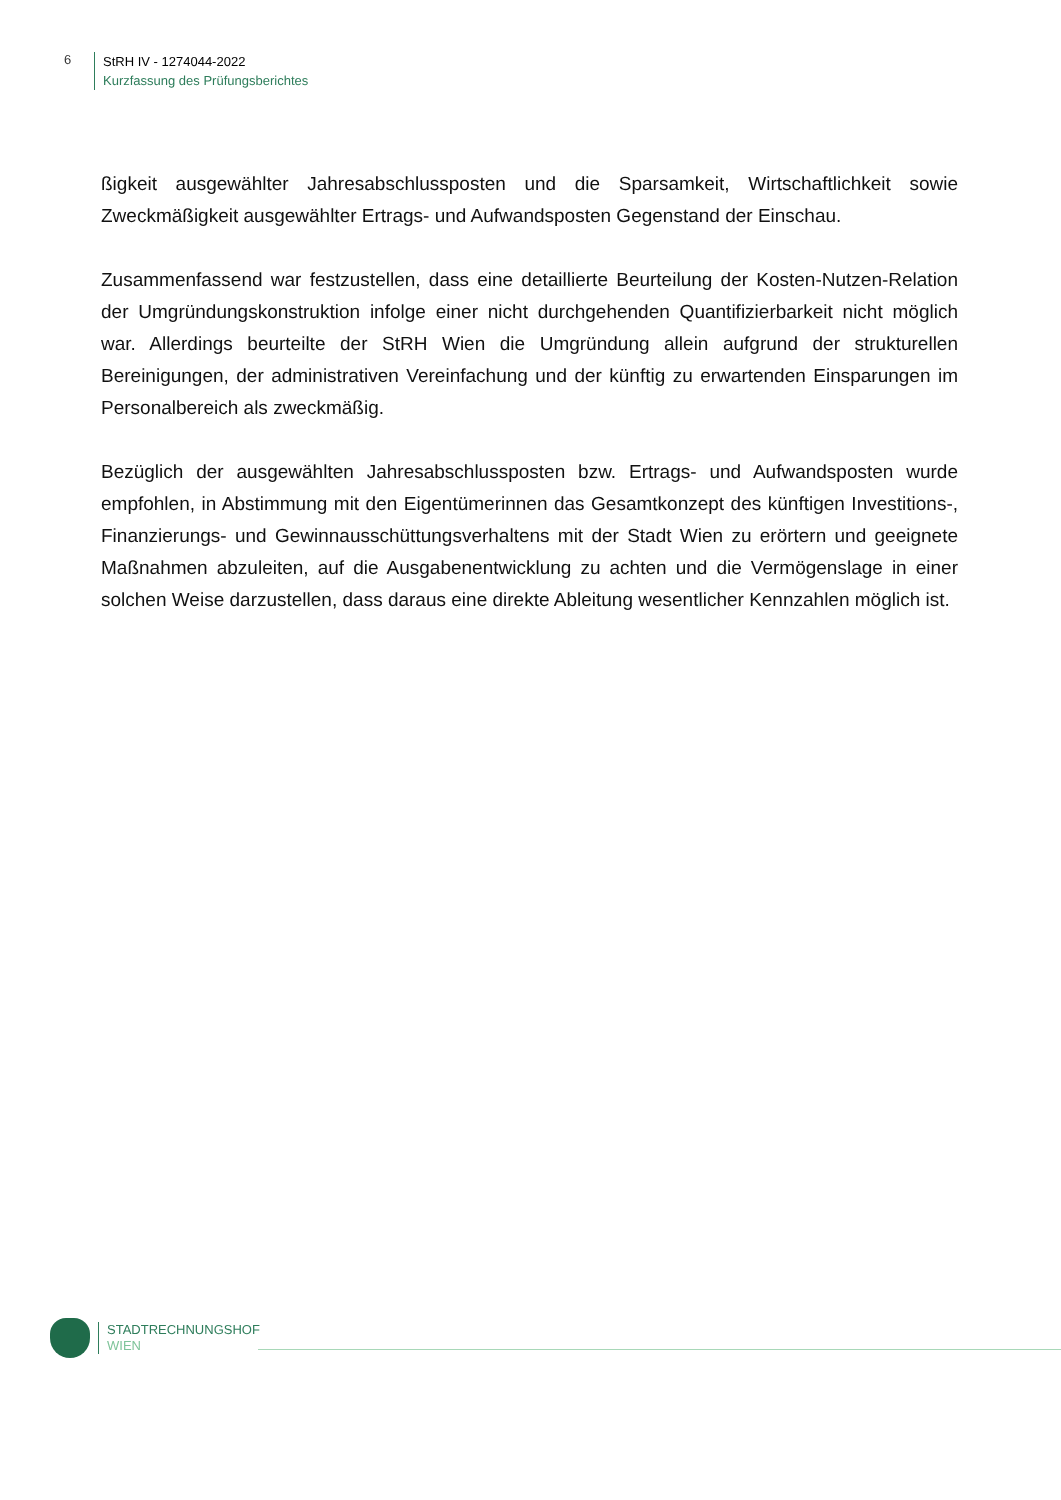6
StRH IV - 1274044-2022
Kurzfassung des Prüfungsberichtes
ßigkeit ausgewählter Jahresabschlussposten und die Sparsamkeit, Wirtschaftlichkeit sowie Zweckmäßigkeit ausgewählter Ertrags- und Aufwandsposten Gegenstand der Einschau.
Zusammenfassend war festzustellen, dass eine detaillierte Beurteilung der Kosten-Nutzen-Relation der Umgründungskonstruktion infolge einer nicht durchgehenden Quantifizierbarkeit nicht möglich war. Allerdings beurteilte der StRH Wien die Umgründung allein aufgrund der strukturellen Bereinigungen, der administrativen Vereinfachung und der künftig zu erwartenden Einsparungen im Personalbereich als zweckmäßig.
Bezüglich der ausgewählten Jahresabschlussposten bzw. Ertrags- und Aufwandsposten wurde empfohlen, in Abstimmung mit den Eigentümerinnen das Gesamtkonzept des künftigen Investitions-, Finanzierungs- und Gewinnausschüttungsverhaltens mit der Stadt Wien zu erörtern und geeignete Maßnahmen abzuleiten, auf die Ausgabenentwicklung zu achten und die Vermögenslage in einer solchen Weise darzustellen, dass daraus eine direkte Ableitung wesentlicher Kennzahlen möglich ist.
STADTRECHNUNGSHOF
WIEN